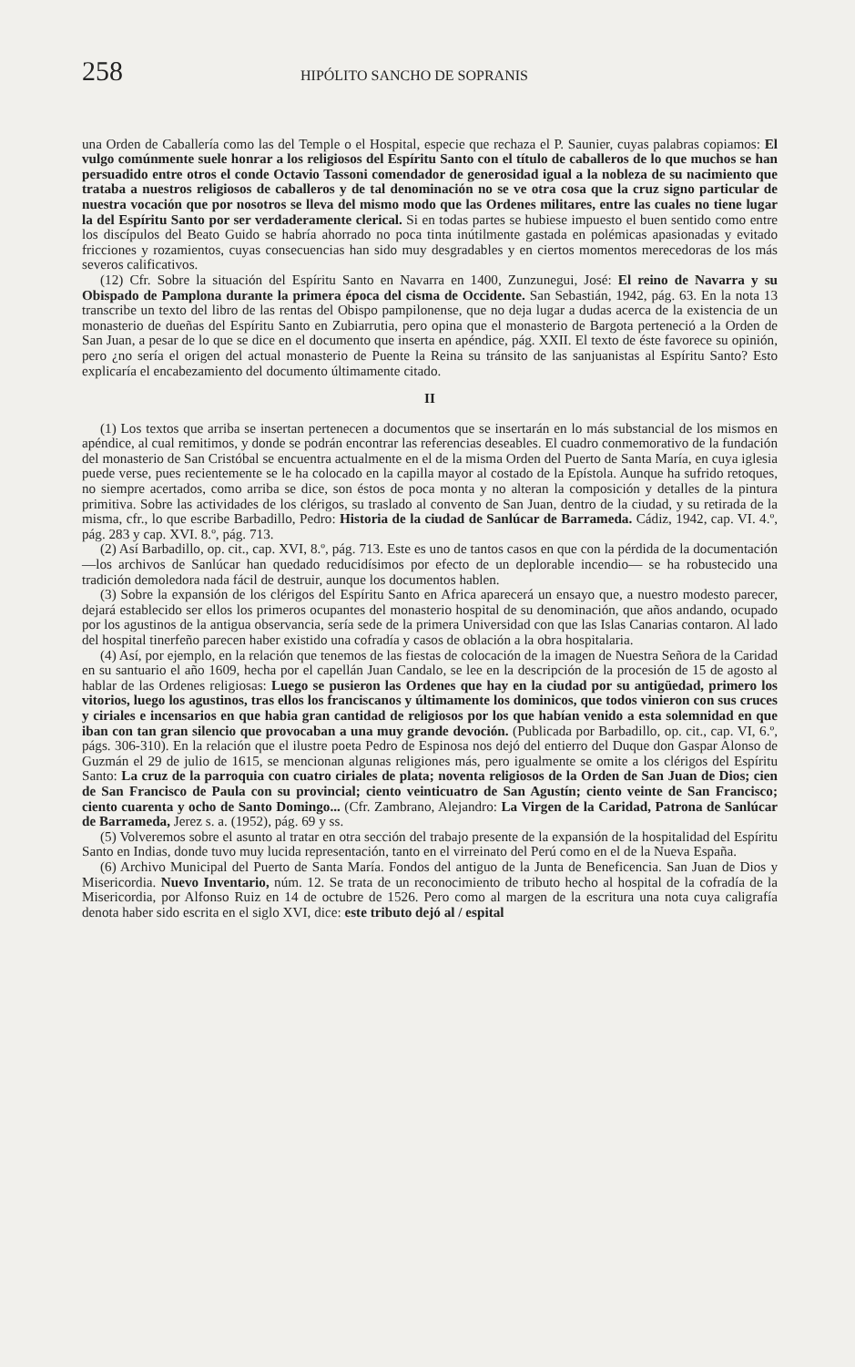258 HIPÓLITO SANCHO DE SOPRANIS
una Orden de Caballería como las del Temple o el Hospital, especie que rechaza el P. Saunier, cuyas palabras copiamos: El vulgo comúnmente suele honrar a los religiosos del Espíritu Santo con el título de caballeros de lo que muchos se han persuadido entre otros el conde Octavio Tassoni comendador de generosidad igual a la nobleza de su nacimiento que trataba a nuestros religiosos de caballeros y de tal denominación no se ve otra cosa que la cruz signo particular de nuestra vocación que por nosotros se lleva del mismo modo que las Ordenes militares, entre las cuales no tiene lugar la del Espíritu Santo por ser verdaderamente clerical. Si en todas partes se hubiese impuesto el buen sentido como entre los discípulos del Beato Guido se habría ahorrado no poca tinta inútilmente gastada en polémicas apasionadas y evitado fricciones y rozamientos, cuyas consecuencias han sido muy desgradables y en ciertos momentos merecedoras de los más severos calificativos.
(12) Cfr. Sobre la situación del Espíritu Santo en Navarra en 1400, Zunzunegui, José: El reino de Navarra y su Obispado de Pamplona durante la primera época del cisma de Occidente. San Sebastián, 1942, pág. 63. En la nota 13 transcribe un texto del libro de las rentas del Obispo pampilonense, que no deja lugar a dudas acerca de la existencia de un monasterio de dueñas del Espíritu Santo en Zubiarrutia, pero opina que el monasterio de Bargota perteneció a la Orden de San Juan, a pesar de lo que se dice en el documento que inserta en apéndice, pág. XXII. El texto de éste favorece su opinión, pero ¿no sería el origen del actual monasterio de Puente la Reina su tránsito de las sanjuanistas al Espíritu Santo? Esto explicaría el encabezamiento del documento últimamente citado.
II
(1) Los textos que arriba se insertan pertenecen a documentos que se insertarán en lo más substancial de los mismos en apéndice, al cual remitimos, y donde se podrán encontrar las referencias deseables. El cuadro conmemorativo de la fundación del monasterio de San Cristóbal se encuentra actualmente en el de la misma Orden del Puerto de Santa María, en cuya iglesia puede verse, pues recientemente se le ha colocado en la capilla mayor al costado de la Epístola. Aunque ha sufrido retoques, no siempre acertados, como arriba se dice, son éstos de poca monta y no alteran la composición y detalles de la pintura primitiva. Sobre las actividades de los clérigos, su traslado al convento de San Juan, dentro de la ciudad, y su retirada de la misma, cfr., lo que escribe Barbadillo, Pedro: Historia de la ciudad de Sanlúcar de Barrameda. Cádiz, 1942, cap. VI. 4.º, pág. 283 y cap. XVI. 8.º, pág. 713.
(2) Así Barbadillo, op. cit., cap. XVI, 8.º, pág. 713. Este es uno de tantos casos en que con la pérdida de la documentación —los archivos de Sanlúcar han quedado reducidísimos por efecto de un deplorable incendio— se ha robustecido una tradición demoledora nada fácil de destruir, aunque los documentos hablen.
(3) Sobre la expansión de los clérigos del Espíritu Santo en Africa aparecerá un ensayo que, a nuestro modesto parecer, dejará establecido ser ellos los primeros ocupantes del monasterio hospital de su denominación, que años andando, ocupado por los agustinos de la antigua observancia, sería sede de la primera Universidad con que las Islas Canarias contaron. Al lado del hospital tinerfeño parecen haber existido una cofradía y casos de oblación a la obra hospitalaria.
(4) Así, por ejemplo, en la relación que tenemos de las fiestas de colocación de la imagen de Nuestra Señora de la Caridad en su santuario el año 1609, hecha por el capellán Juan Candalo, se lee en la descripción de la procesión de 15 de agosto al hablar de las Ordenes religiosas: Luego se pusieron las Ordenes que hay en la ciudad por su antigüedad, primero los vitorios, luego los agustinos, tras ellos los franciscanos y últimamente los dominicos, que todos vinieron con sus cruces y ciriales e incensarios en que habia gran cantidad de religiosos por los que habían venido a esta solemnidad en que iban con tan gran silencio que provocaban a una muy grande devoción. (Publicada por Barbadillo, op. cit., cap. VI, 6.º, págs. 306-310). En la relación que el ilustre poeta Pedro de Espinosa nos dejó del entierro del Duque don Gaspar Alonso de Guzmán el 29 de julio de 1615, se mencionan algunas religiones más, pero igualmente se omite a los clérigos del Espíritu Santo: La cruz de la parroquia con cuatro ciriales de plata; noventa religiosos de la Orden de San Juan de Dios; cien de San Francisco de Paula con su provincial; ciento veinticuatro de San Agustín; ciento veinte de San Francisco; ciento cuarenta y ocho de Santo Domingo... (Cfr. Zambrano, Alejandro: La Virgen de la Caridad, Patrona de Sanlúcar de Barrameda, Jerez s. a. (1952), pág. 69 y ss.
(5) Volveremos sobre el asunto al tratar en otra sección del trabajo presente de la expansión de la hospitalidad del Espíritu Santo en Indias, donde tuvo muy lucida representación, tanto en el virreinato del Perú como en el de la Nueva España.
(6) Archivo Municipal del Puerto de Santa María. Fondos del antiguo de la Junta de Beneficencia. San Juan de Dios y Misericordia. Nuevo Inventario, núm. 12. Se trata de un reconocimiento de tributo hecho al hospital de la cofradía de la Misericordia, por Alfonso Ruiz en 14 de octubre de 1526. Pero como al margen de la escritura una nota cuya caligrafía denota haber sido escrita en el siglo XVI, dice: este tributo dejó al / espital